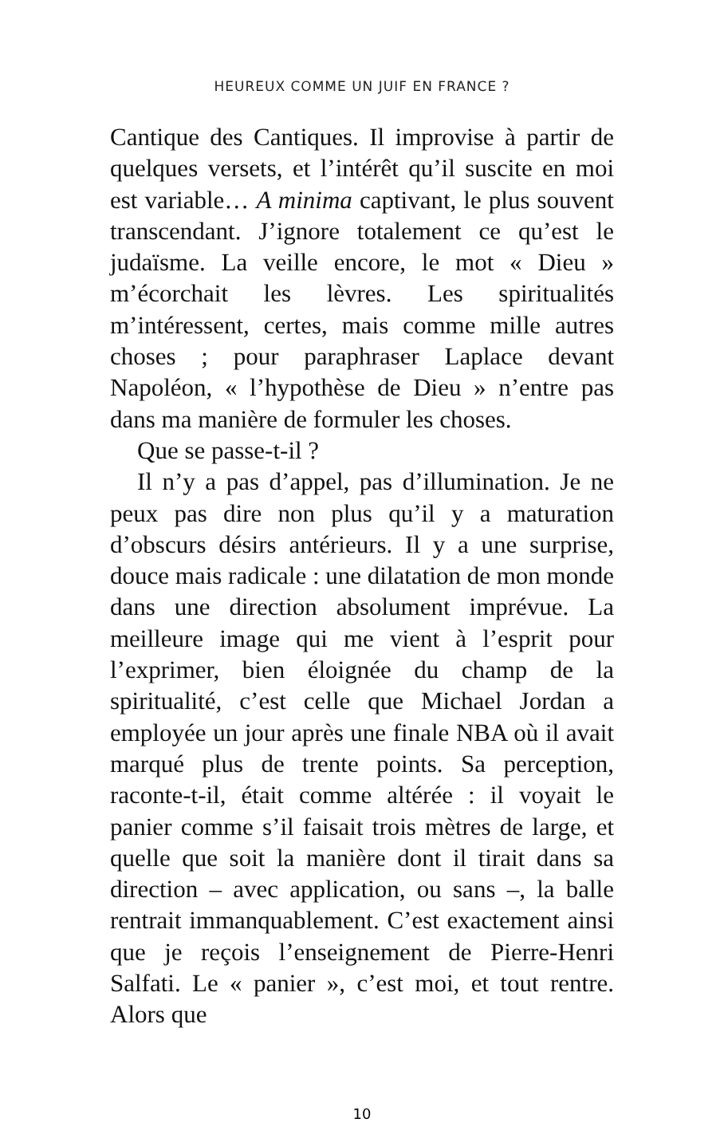HEUREUX COMME UN JUIF EN FRANCE ?
Cantique des Cantiques. Il improvise à partir de quelques versets, et l’intérêt qu’il suscite en moi est variable… A minima captivant, le plus souvent transcendant. J’ignore totalement ce qu’est le judaïsme. La veille encore, le mot « Dieu » m’écorchait les lèvres. Les spiritualités m’intéressent, certes, mais comme mille autres choses ; pour paraphraser Laplace devant Napoléon, « l’hypothèse de Dieu » n’entre pas dans ma manière de formuler les choses.
Que se passe-t-il ?
Il n’y a pas d’appel, pas d’illumination. Je ne peux pas dire non plus qu’il y a maturation d’obscurs désirs antérieurs. Il y a une surprise, douce mais radicale : une dilatation de mon monde dans une direction absolument imprévue. La meilleure image qui me vient à l’esprit pour l’exprimer, bien éloignée du champ de la spiritualité, c’est celle que Michael Jordan a employée un jour après une finale NBA où il avait marqué plus de trente points. Sa perception, raconte-t-il, était comme altérée : il voyait le panier comme s’il faisait trois mètres de large, et quelle que soit la manière dont il tirait dans sa direction – avec application, ou sans –, la balle rentrait immanquablement. C’est exactement ainsi que je reçois l’enseignement de Pierre-Henri Salfati. Le « panier », c’est moi, et tout rentre. Alors que
10